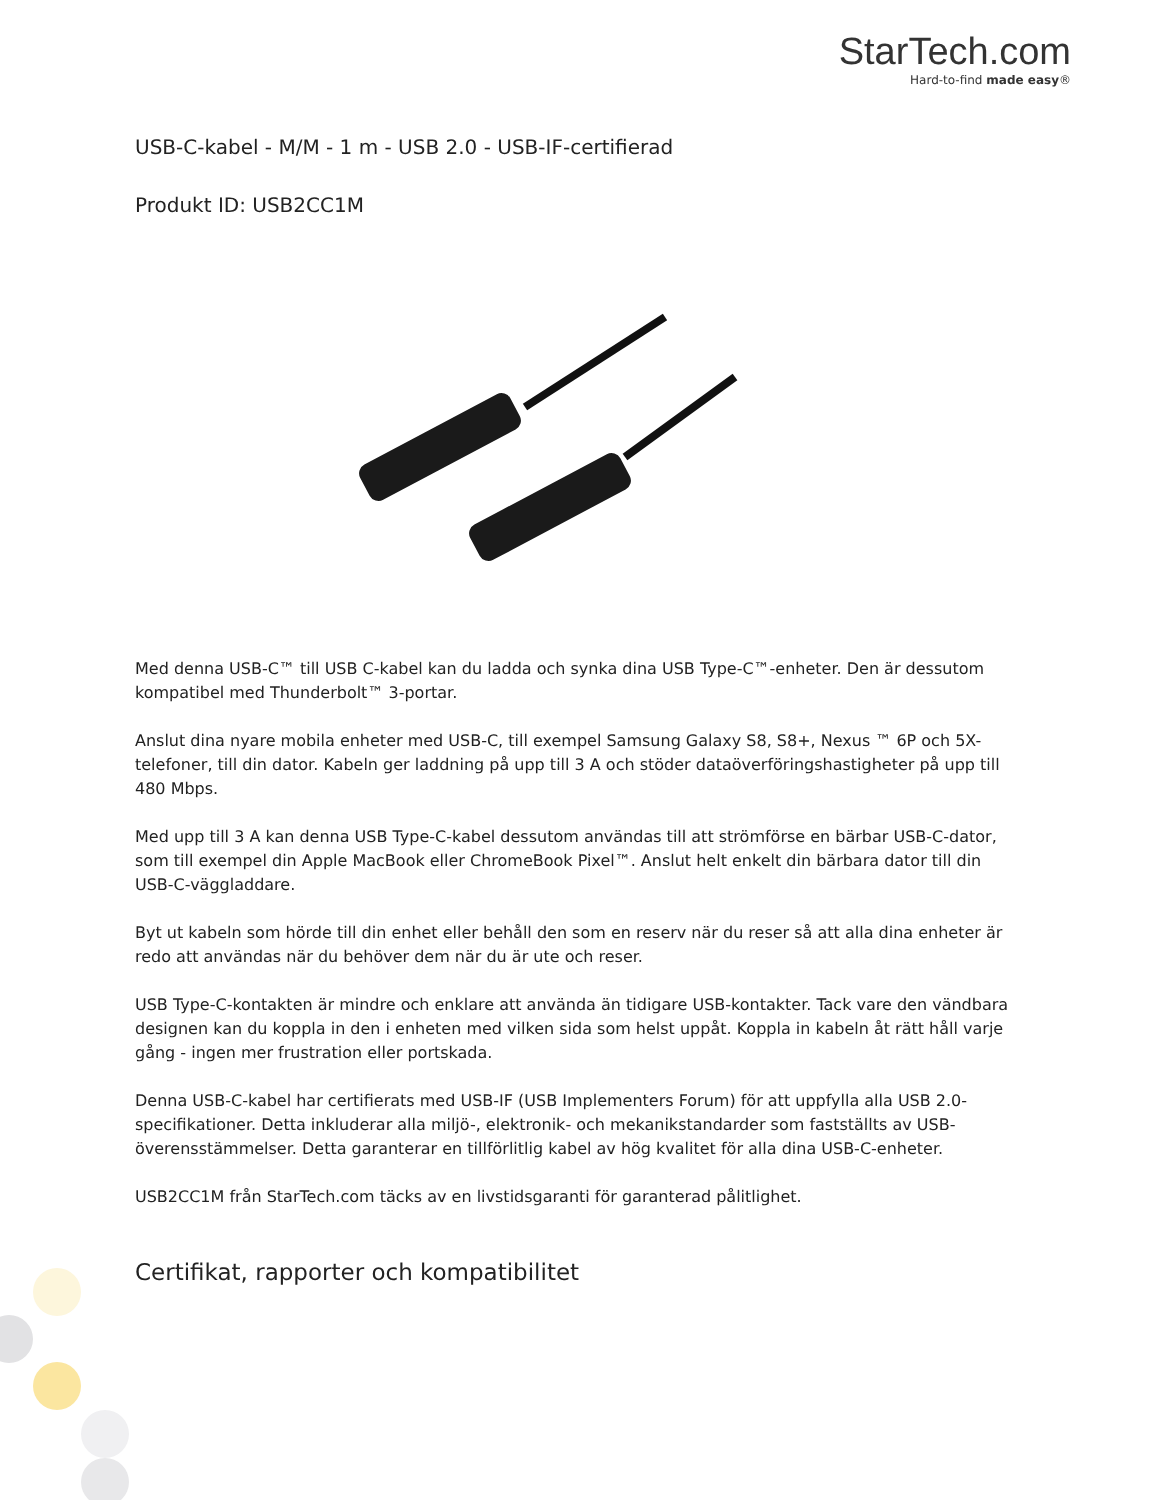StarTech.com
Hard-to-find made easy®
USB-C-kabel - M/M - 1 m - USB 2.0 - USB-IF-certifierad
Produkt ID: USB2CC1M
Med denna USB-C™ till USB C-kabel kan du ladda och synka dina USB Type-C™-enheter. Den är dessutom kompatibel med Thunderbolt™ 3-portar.
Anslut dina nyare mobila enheter med USB-C, till exempel Samsung Galaxy S8, S8+, Nexus ™ 6P och 5X-telefoner, till din dator. Kabeln ger laddning på upp till 3 A och stöder dataöverföringshastigheter på upp till 480 Mbps.
Med upp till 3 A kan denna USB Type-C-kabel dessutom användas till att strömförse en bärbar USB-C-dator, som till exempel din Apple MacBook eller ChromeBook Pixel™. Anslut helt enkelt din bärbara dator till din USB-C-väggladdare.
Byt ut kabeln som hörde till din enhet eller behåll den som en reserv när du reser så att alla dina enheter är redo att användas när du behöver dem när du är ute och reser.
USB Type-C-kontakten är mindre och enklare att använda än tidigare USB-kontakter. Tack vare den vändbara designen kan du koppla in den i enheten med vilken sida som helst uppåt. Koppla in kabeln åt rätt håll varje gång - ingen mer frustration eller portskada.
Denna USB-C-kabel har certifierats med USB-IF (USB Implementers Forum) för att uppfylla alla USB 2.0-specifikationer. Detta inkluderar alla miljö-, elektronik- och mekanikstandarder som fastställts av USB-överensstämmelser. Detta garanterar en tillförlitlig kabel av hög kvalitet för alla dina USB-C-enheter.
USB2CC1M från StarTech.com täcks av en livstidsgaranti för garanterad pålitlighet.
Certifikat, rapporter och kompatibilitet